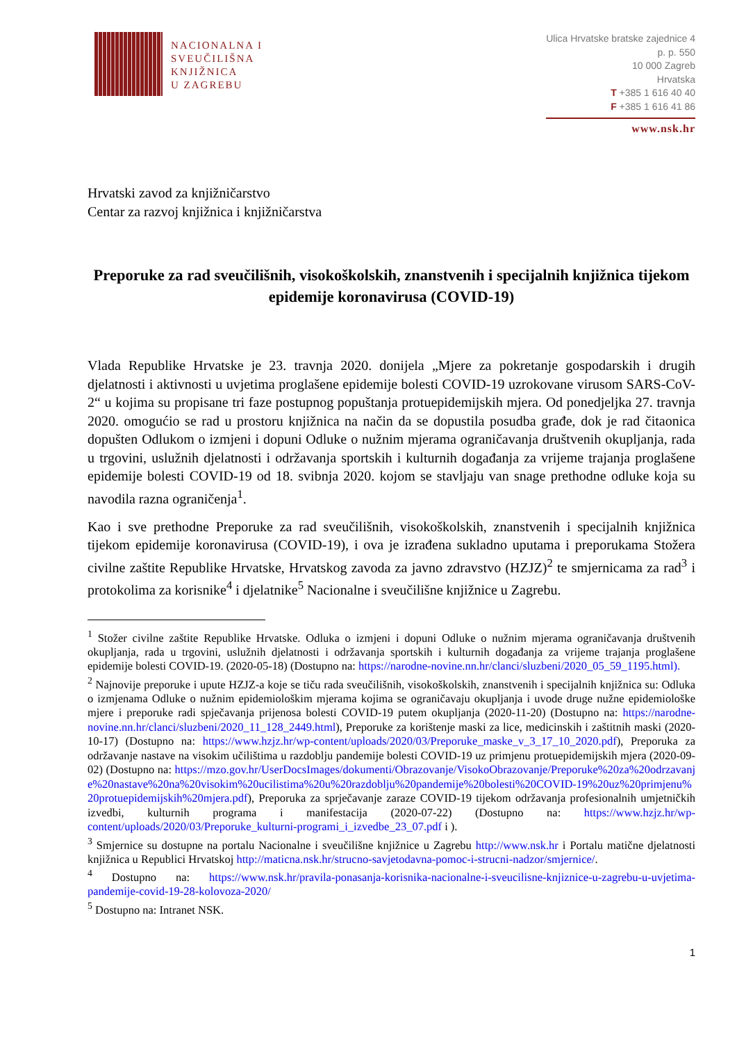NACIONALNA I
SVEUČILIŠNA
KNJIŽNICA
U ZAGREBU
Ulica Hrvatske bratske zajednice 4
p. p. 550
10 000 Zagreb
Hrvatska
T +385 1 616 40 40
F +385 1 616 41 86
www.nsk.hr
Hrvatski zavod za knjižničarstvo
Centar za razvoj knjižnica i knjižničarstva
Preporuke za rad sveučilišnih, visokoškolskih, znanstvenih i specijalnih knjižnica tijekom epidemije koronavirusa (COVID-19)
Vlada Republike Hrvatske je 23. travnja 2020. donijela „Mjere za pokretanje gospodarskih i drugih djelatnosti i aktivnosti u uvjetima proglašene epidemije bolesti COVID-19 uzrokovane virusom SARS-CoV-2“ u kojima su propisane tri faze postupnog popuštanja protuepidemijskih mjera. Od ponedjeljka 27. travnja 2020. omogućio se rad u prostoru knjižnica na način da se dopustila posudba građe, dok je rad čitaonica dopušten Odlukom o izmjeni i dopuni Odluke o nužnim mjerama ograničavanja društvenih okupljanja, rada u trgovini, uslužnih djelatnosti i održavanja sportskih i kulturnih događanja za vrijeme trajanja proglašene epidemije bolesti COVID-19 od 18. svibnja 2020. kojom se stavljaju van snage prethodne odluke koja su navodila razna ograničenja<sup>1</sup>.
Kao i sve prethodne Preporuke za rad sveučilišnih, visokoškolskih, znanstvenih i specijalnih knjižnica tijekom epidemije koronavirusa (COVID-19), i ova je izrađena sukladno uputama i preporukama Stožera civilne zaštite Republike Hrvatske, Hrvatskog zavoda za javno zdravstvo (HZJZ)<sup>2</sup> te smjernicama za rad<sup>3</sup> i protokolima za korisnike<sup>4</sup> i djelatnike<sup>5</sup> Nacionalne i sveučilišne knjižnice u Zagrebu.
<sup>1</sup> Stožer civilne zaštite Republike Hrvatske. Odluka o izmjeni i dopuni Odluke o nužnim mjerama ograničavanja društvenih okupljanja, rada u trgovini, uslužnih djelatnosti i održavanja sportskih i kulturnih događanja za vrijeme trajanja proglašene epidemije bolesti COVID-19. (2020-05-18) (Dostupno na: https://narodne-novine.nn.hr/clanci/sluzbeni/2020_05_59_1195.html).
<sup>2</sup> Najnovije preporuke i upute HZJZ-a koje se tiču rada sveučilišnih, visokoškolskih, znanstvenih i specijalnih knjižnica su: Odluka o izmjenama Odluke o nužnim epidemiološkim mjerama kojima se ograničavaju okupljanja i uvode druge nužne epidemiološke mjere i preporuke radi spječavanja prijenosa bolesti COVID-19 putem okupljanja (2020-11-20) (Dostupno na: https://narodne-novine.nn.hr/clanci/sluzbeni/2020_11_128_2449.html), Preporuke za korištenje maski za lice, medicinskih i zaštitnih maski (2020-10-17) (Dostupno na: https://www.hzjz.hr/wp-content/uploads/2020/03/Preporuke_maske_v_3_17_10_2020.pdf), Preporuka za održavanje nastave na visokim učilištima u razdoblju pandemije bolesti COVID-19 uz primjenu protuepidemijskih mjera (2020-09-02) (Dostupno na: https://mzo.gov.hr/UserDocsImages/dokumenti/Obrazovanje/VisokoObrazovanje/Preporuke%20za%20odrzavanje%20nastave%20na%20visokim%20ucilistima%20u%20razdoblju%20pandemije%20bolesti%20COVID-19%20uz%20primjenu%20protuepidemijskih%20mjera.pdf), Preporuka za sprječavanje zaraze COVID-19 tijekom održavanja profesionalnih umjetničkih izvedbi, kulturnih programa i manifestacija (2020-07-22) (Dostupno na: https://www.hzjz.hr/wp-content/uploads/2020/03/Preporuke_kulturni-programi_i_izvedbe_23_07.pdf i ).
<sup>3</sup> Smjernice su dostupne na portalu Nacionalne i sveučilišne knjižnice u Zagrebu http://www.nsk.hr i Portalu matične djelatnosti knjižnica u Republici Hrvatskoj http://maticna.nsk.hr/strucno-savjetodavna-pomoc-i-strucni-nadzor/smjernice/.
<sup>4</sup> Dostupno na: https://www.nsk.hr/pravila-ponasanja-korisnika-nacionalne-i-sveucilisne-knjiznice-u-zagrebu-u-uvjetima-pandemije-covid-19-28-kolovoza-2020/
<sup>5</sup> Dostupno na: Intranet NSK.
1